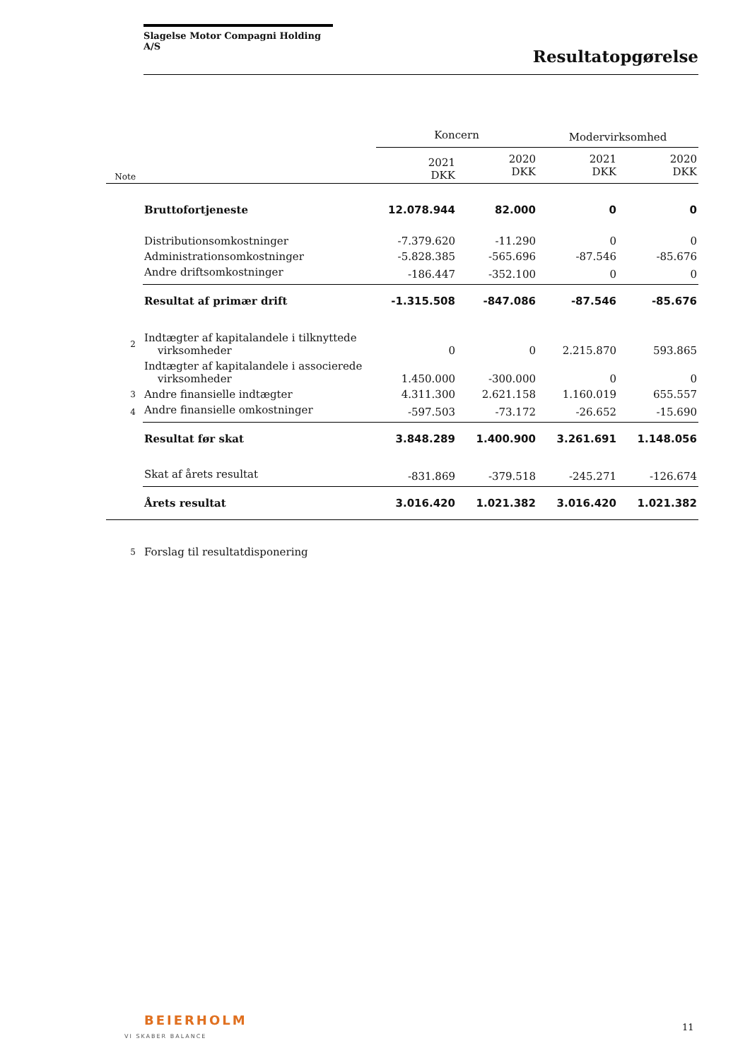Slagelse Motor Compagni Holding A/S
Resultatopgørelse
| | | Koncern | | Modervirksomhed | |
| Note | | 2021 DKK | 2020 DKK | 2021 DKK | 2020 DKK |
| | Bruttofortjeneste | 12.078.944 | 82.000 | 0 | 0 |
| | Distributionsomkostninger | -7.379.620 | -11.290 | 0 | 0 |
| | Administrationsomkostninger | -5.828.385 | -565.696 | -87.546 | -85.676 |
| | Andre driftsomkostninger | -186.447 | -352.100 | 0 | 0 |
| | Resultat af primær drift | -1.315.508 | -847.086 | -87.546 | -85.676 |
| 2 | Indtægter af kapitalandele i tilknyttede virksomheder | 0 | 0 | 2.215.870 | 593.865 |
| | Indtægter af kapitalandele i associerede virksomheder | 1.450.000 | -300.000 | 0 | 0 |
| 3 | Andre finansielle indtægter | 4.311.300 | 2.621.158 | 1.160.019 | 655.557 |
| 4 | Andre finansielle omkostninger | -597.503 | -73.172 | -26.652 | -15.690 |
| | Resultat før skat | 3.848.289 | 1.400.900 | 3.261.691 | 1.148.056 |
| | Skat af årets resultat | -831.869 | -379.518 | -245.271 | -126.674 |
| | Årets resultat | 3.016.420 | 1.021.382 | 3.016.420 | 1.021.382 |
| 5 | Forslag til resultatdisponering | | | | |
BEIERHOLM
VI SKABER BALANCE
11